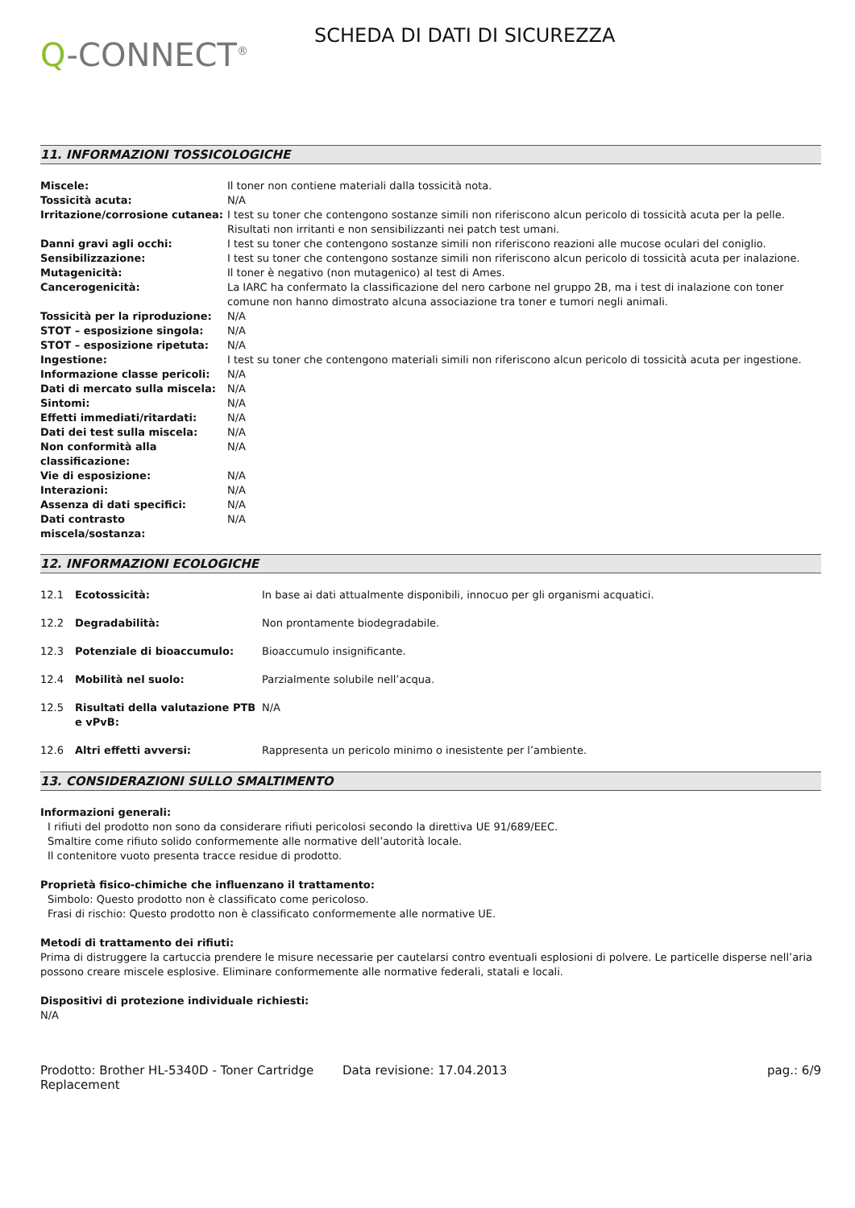Q-CONNECT<sup>®</sup>
SCHEDA DI DATI DI SICUREZZA
11. INFORMAZIONI TOSSICOLOGICHE
| Miscele: | Il toner non contiene materiali dalla tossicità nota. |
| Tossicità acuta: | N/A |
| Irritazione/corrosione cutanea: | I test su toner che contengono sostanze simili non riferiscono alcun pericolo di tossicità acuta per la pelle. Risultati non irritanti e non sensibilizzanti nei patch test umani. |
| Danni gravi agli occhi: | I test su toner che contengono sostanze simili non riferiscono reazioni alle mucose oculari del coniglio. |
| Sensibilizzazione: | I test su toner che contengono sostanze simili non riferiscono alcun pericolo di tossicità acuta per inalazione. |
| Mutagenicità: | Il toner è negativo (non mutagenico) al test di Ames. |
| Cancerogenicità: | La IARC ha confermato la classificazione del nero carbone nel gruppo 2B, ma i test di inalazione con toner comune non hanno dimostrato alcuna associazione tra toner e tumori negli animali. |
| Tossicità per la riproduzione: | N/A |
| STOT – esposizione singola: | N/A |
| STOT – esposizione ripetuta: | N/A |
| Ingestione: | I test su toner che contengono materiali simili non riferiscono alcun pericolo di tossicità acuta per ingestione. |
| Informazione classe pericoli: | N/A |
| Dati di mercato sulla miscela: | N/A |
| Sintomi: | N/A |
| Effetti immediati/ritardati: | N/A |
| Dati dei test sulla miscela: | N/A |
| Non conformità alla classificazione: | N/A |
| Vie di esposizione: | N/A |
| Interazioni: | N/A |
| Assenza di dati specifici: | N/A |
| Dati contrasto miscela/sostanza: | N/A |
12. INFORMAZIONI ECOLOGICHE
| 12.1 | Ecotossicità: | In base ai dati attualmente disponibili, innocuo per gli organismi acquatici. |
| 12.2 | Degradabilità: | Non prontamente biodegradabile. |
| 12.3 | Potenziale di bioaccumulo: | Bioaccumulo insignificante. |
| 12.4 | Mobilità nel suolo: | Parzialmente solubile nell’acqua. |
| 12.5 | Risultati della valutazione PTB e vPvB: | N/A |
| 12.6 | Altri effetti avversi: | Rappresenta un pericolo minimo o inesistente per l’ambiente. |
13. CONSIDERAZIONI SULLO SMALTIMENTO
Informazioni generali:
I rifiuti del prodotto non sono da considerare rifiuti pericolosi secondo la direttiva UE 91/689/EEC.
Smaltire come rifiuto solido conformemente alle normative dell’autorità locale.
Il contenitore vuoto presenta tracce residue di prodotto.
Proprietà fisico-chimiche che influenzano il trattamento:
Simbolo: Questo prodotto non è classificato come pericoloso.
Frasi di rischio: Questo prodotto non è classificato conformemente alle normative UE.
Metodi di trattamento dei rifiuti:
Prima di distruggere la cartuccia prendere le misure necessarie per cautelarsi contro eventuali esplosioni di polvere. Le particelle disperse nell’aria possono creare miscele esplosive. Eliminare conformemente alle normative federali, statali e locali.
Dispositivi di protezione individuale richiesti:
N/A
Prodotto: Brother HL-5340D - Toner Cartridge Replacement
Data revisione: 17.04.2013 pag.: 6/9